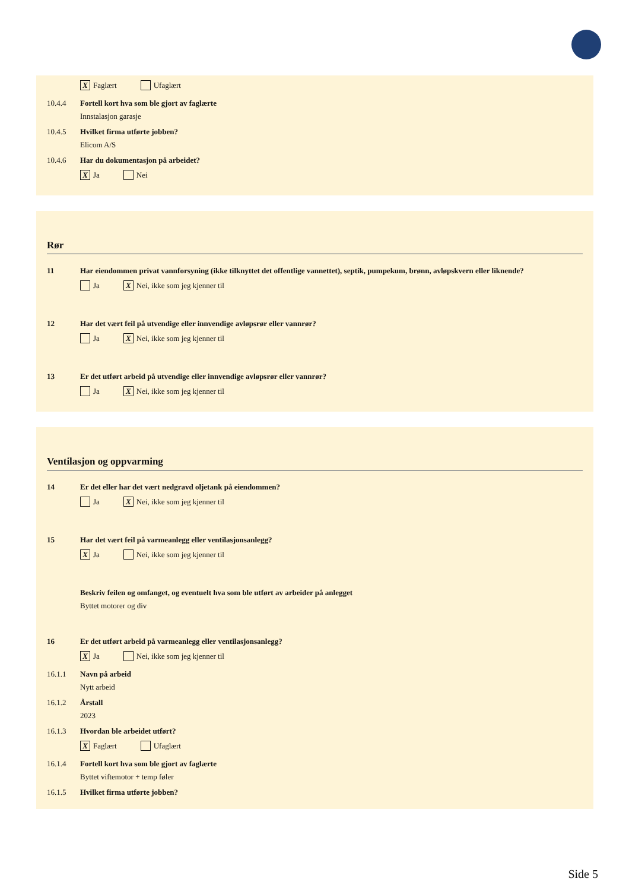X Faglært Ufaglært
10.4.4 Fortell kort hva som ble gjort av faglærte
Innstalasjon garasje
10.4.5 Hvilket firma utførte jobben?
Elicom A/S
10.4.6 Har du dokumentasjon på arbeidet?
X Ja Nei
Rør
11 Har eiendommen privat vannforsyning (ikke tilknyttet det offentlige vannettet), septik, pumpekum, brønn, avløpskvern eller liknende?
Ja X Nei, ikke som jeg kjenner til
12 Har det vært feil på utvendige eller innvendige avløpsrør eller vannrør?
Ja X Nei, ikke som jeg kjenner til
13 Er det utført arbeid på utvendige eller innvendige avløpsrør eller vannrør?
Ja X Nei, ikke som jeg kjenner til
Ventilasjon og oppvarming
14 Er det eller har det vært nedgravd oljetank på eiendommen?
Ja X Nei, ikke som jeg kjenner til
15 Har det vært feil på varmeanlegg eller ventilasjonsanlegg?
X Ja Nei, ikke som jeg kjenner til
Beskriv feilen og omfanget, og eventuelt hva som ble utført av arbeider på anlegget
Byttet motorer og div
16 Er det utført arbeid på varmeanlegg eller ventilasjonsanlegg?
X Ja Nei, ikke som jeg kjenner til
16.1.1 Navn på arbeid
Nytt arbeid
16.1.2 Årstall
2023
16.1.3 Hvordan ble arbeidet utført?
X Faglært Ufaglært
16.1.4 Fortell kort hva som ble gjort av faglærte
Byttet viftemotor + temp føler
16.1.5 Hvilket firma utførte jobben?
Side 5